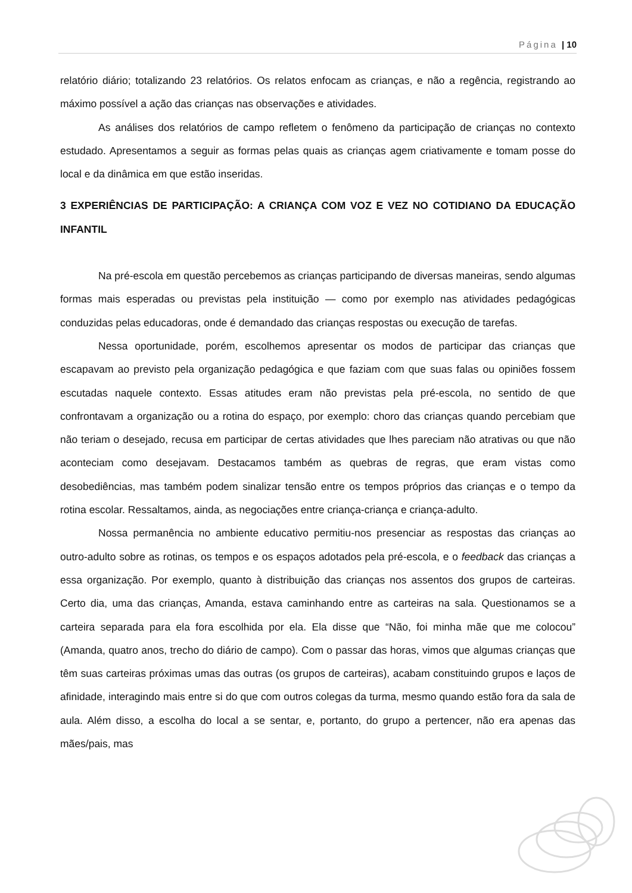Página | 10
relatório diário; totalizando 23 relatórios. Os relatos enfocam as crianças, e não a regência, registrando ao máximo possível a ação das crianças nas observações e atividades.
As análises dos relatórios de campo refletem o fenômeno da participação de crianças no contexto estudado. Apresentamos a seguir as formas pelas quais as crianças agem criativamente e tomam posse do local e da dinâmica em que estão inseridas.
3 EXPERIÊNCIAS DE PARTICIPAÇÃO: A CRIANÇA COM VOZ E VEZ NO COTIDIANO DA EDUCAÇÃO INFANTIL
Na pré-escola em questão percebemos as crianças participando de diversas maneiras, sendo algumas formas mais esperadas ou previstas pela instituição — como por exemplo nas atividades pedagógicas conduzidas pelas educadoras, onde é demandado das crianças respostas ou execução de tarefas.
Nessa oportunidade, porém, escolhemos apresentar os modos de participar das crianças que escapavam ao previsto pela organização pedagógica e que faziam com que suas falas ou opiniões fossem escutadas naquele contexto. Essas atitudes eram não previstas pela pré-escola, no sentido de que confrontavam a organização ou a rotina do espaço, por exemplo: choro das crianças quando percebiam que não teriam o desejado, recusa em participar de certas atividades que lhes pareciam não atrativas ou que não aconteciam como desejavam. Destacamos também as quebras de regras, que eram vistas como desobediências, mas também podem sinalizar tensão entre os tempos próprios das crianças e o tempo da rotina escolar. Ressaltamos, ainda, as negociações entre criança-criança e criança-adulto.
Nossa permanência no ambiente educativo permitiu-nos presenciar as respostas das crianças ao outro-adulto sobre as rotinas, os tempos e os espaços adotados pela pré-escola, e o feedback das crianças a essa organização. Por exemplo, quanto à distribuição das crianças nos assentos dos grupos de carteiras. Certo dia, uma das crianças, Amanda, estava caminhando entre as carteiras na sala. Questionamos se a carteira separada para ela fora escolhida por ela. Ela disse que “Não, foi minha mãe que me colocou” (Amanda, quatro anos, trecho do diário de campo). Com o passar das horas, vimos que algumas crianças que têm suas carteiras próximas umas das outras (os grupos de carteiras), acabam constituindo grupos e laços de afinidade, interagindo mais entre si do que com outros colegas da turma, mesmo quando estão fora da sala de aula. Além disso, a escolha do local a se sentar, e, portanto, do grupo a pertencer, não era apenas das mães/pais, mas